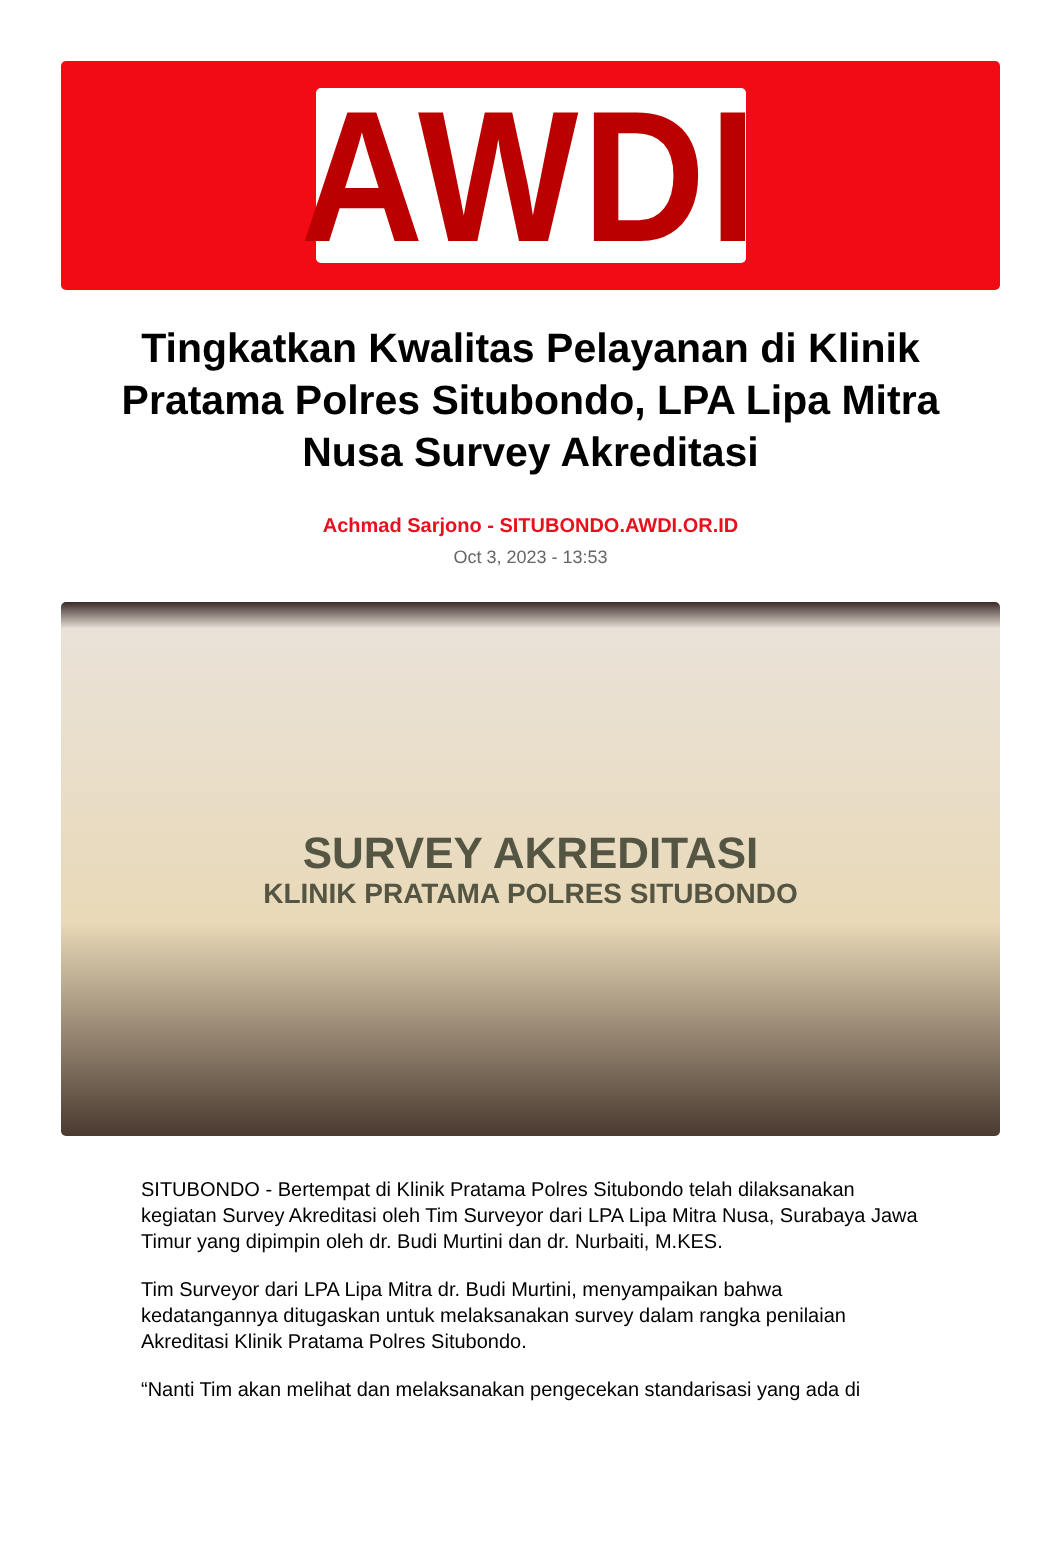AWDI
Tingkatkan Kwalitas Pelayanan di Klinik Pratama Polres Situbondo, LPA Lipa Mitra Nusa Survey Akreditasi
Achmad Sarjono - SITUBONDO.AWDI.OR.ID
Oct 3, 2023 - 13:53
SURVEY AKREDITASI
KLINIK PRATAMA POLRES SITUBONDO
SITUBONDO - Bertempat di Klinik Pratama Polres Situbondo telah dilaksanakan kegiatan Survey Akreditasi oleh Tim Surveyor dari LPA Lipa Mitra Nusa, Surabaya Jawa Timur yang dipimpin oleh dr. Budi Murtini dan dr. Nurbaiti, M.KES.
Tim Surveyor dari LPA Lipa Mitra dr. Budi Murtini, menyampaikan bahwa kedatangannya ditugaskan untuk melaksanakan survey dalam rangka penilaian Akreditasi Klinik Pratama Polres Situbondo.
“Nanti Tim akan melihat dan melaksanakan pengecekan standarisasi yang ada di